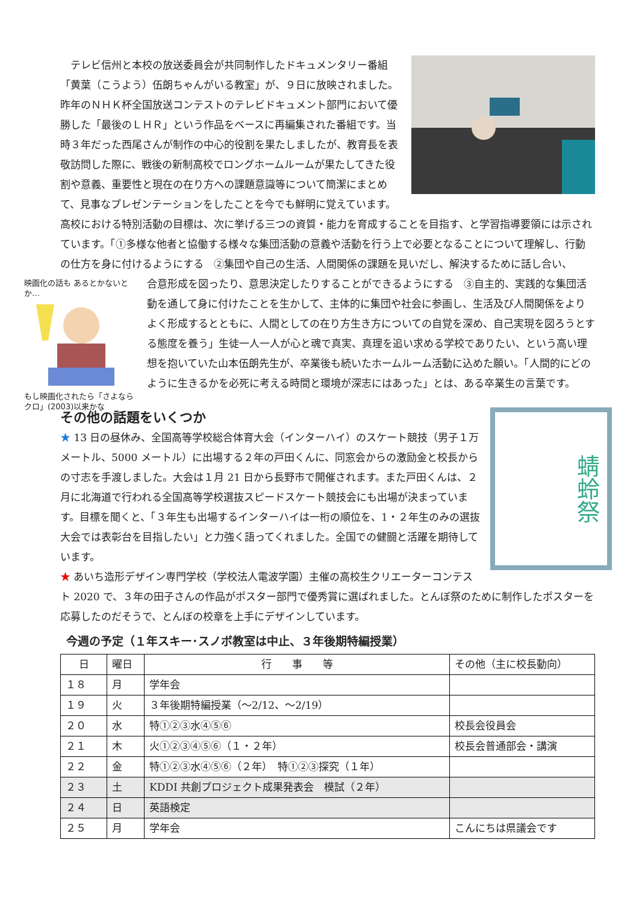テレビ信州と本校の放送委員会が共同制作したドキュメンタリー番組「黄葉（こうよう）伍朗ちゃんがいる教室」が、９日に放映されました。昨年のＮＨＫ杯全国放送コンテストのテレビドキュメント部門において優勝した「最後のＬＨＲ」という作品をベースに再編集された番組です。当時３年だった西尾さんが制作の中心的役割を果たしましたが、教育長を表敬訪問した際に、戦後の新制高校でロングホームルームが果たしてきた役割や意義、重要性と現在の在り方への課題意識等について簡潔にまとめて、見事なプレゼンテーションをしたことを今でも鮮明に覚えています。高校における特別活動の目標は、次に挙げる三つの資質・能力を育成することを目指す、と学習指導要領には示されています。「①多様な他者と協働する様々な集団活動の意義や活動を行う上で必要となることについて理解し、行動の仕方を身に付けるようにする　②集団や自己の生活、人間関係の課題を見いだし、解決するために話し合い、
映画化の話も あるとかないとか…
もし映画化されたら「さよならクロ」(2003)以来かな
合意形成を図ったり、意思決定したりすることができるようにする　③自主的、実践的な集団活動を通して身に付けたことを生かして、主体的に集団や社会に参画し、生活及び人間関係をよりよく形成するとともに、人間としての在り方生き方についての自覚を深め、自己実現を図ろうとする態度を養う」生徒一人一人が心と魂で真実、真理を追い求める学校でありたい、という高い理想を抱いていた山本伍朗先生が、卒業後も続いたホームルーム活動に込めた願い。「人間的にどのように生きるかを必死に考える時間と環境が深志にはあった」とは、ある卒業生の言葉です。
蜻蛉祭
その他の話題をいくつか
★ 13 日の昼休み、全国高等学校総合体育大会（インターハイ）のスケート競技（男子１万メートル、5000 メートル）に出場する２年の戸田くんに、同窓会からの激励金と校長からの寸志を手渡しました。大会は１月 21 日から長野市で開催されます。また戸田くんは、２月に北海道で行われる全国高等学校選抜スピードスケート競技会にも出場が決まっています。目標を聞くと、「３年生も出場するインターハイは一桁の順位を、1・２年生のみの選抜大会では表彰台を目指したい」と力強く語ってくれました。全国での健闘と活躍を期待しています。
★ あいち造形デザイン専門学校（学校法人電波学園）主催の高校生クリエーターコンテスト 2020 で、３年の田子さんの作品がポスター部門で優秀賞に選ばれました。とんぼ祭のために制作したポスターを応募したのだそうで、とんぼの校章を上手にデザインしています。
今週の予定（１年スキー･スノボ教室は中止、３年後期特編授業）
| 日 | 曜日 | 行 事 等 | その他（主に校長動向） |
| １８ | 月 | 学年会 | |
| １９ | 火 | ３年後期特編授業（～2/12、～2/19） | |
| ２０ | 水 | 特①②③水④⑤⑥ | 校長会役員会 |
| ２１ | 木 | 火①②③④⑤⑥（１・２年） | 校長会普通部会・講演 |
| ２２ | 金 | 特①②③水④⑤⑥（２年） 特①②③探究（１年） | |
| ２３ | 土 | KDDI 共創プロジェクト成果発表会 模試（２年） | |
| ２４ | 日 | 英語検定 | |
| ２５ | 月 | 学年会 | こんにちは県議会です |